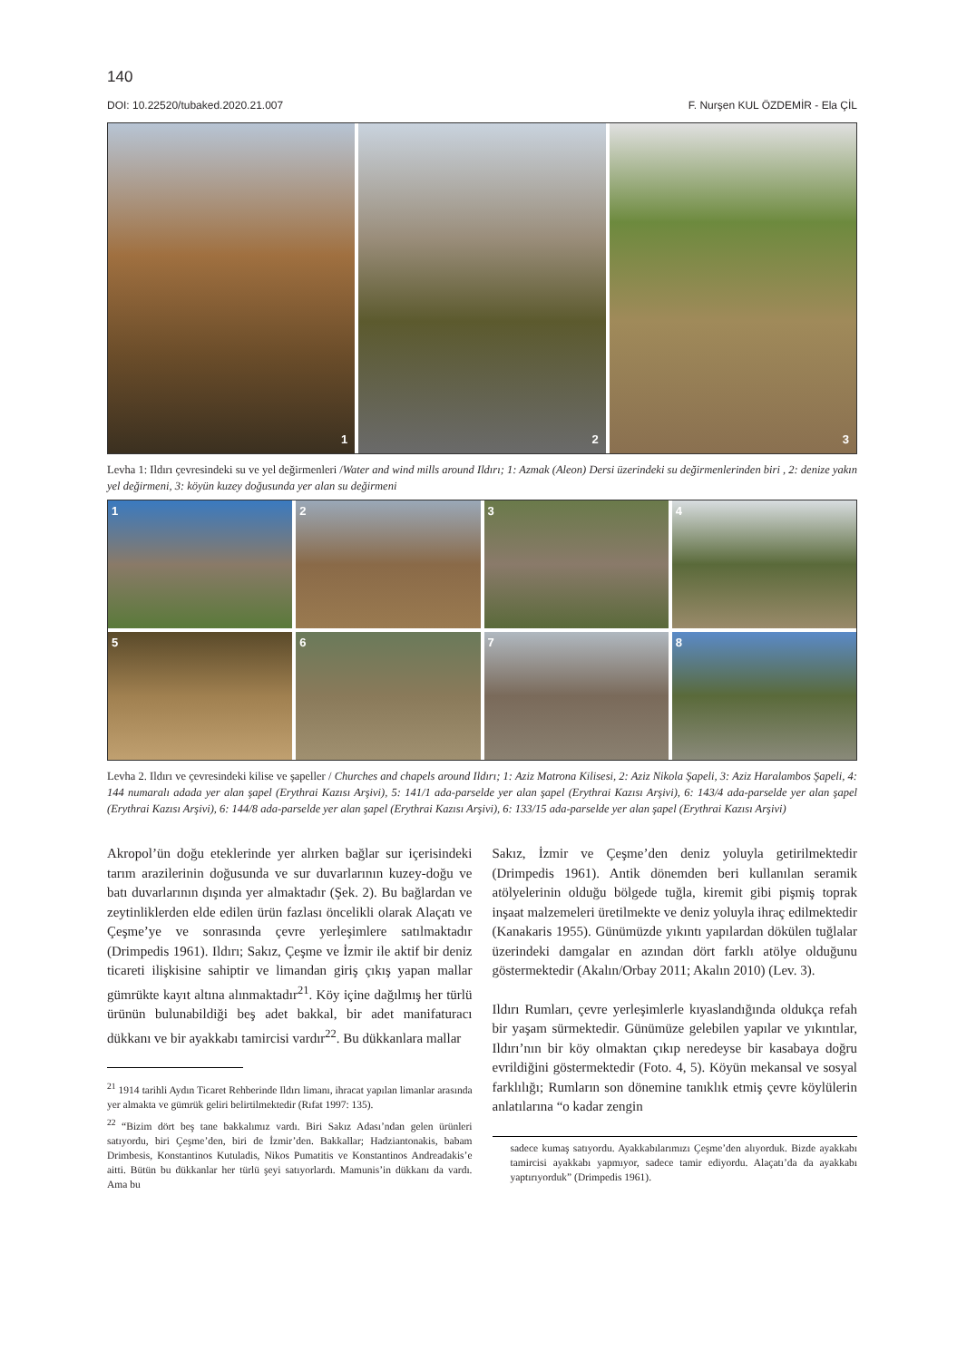140
DOI: 10.22520/tubaked.2020.21.007 F. Nurşen KUL ÖZDEMİR - Ela ÇİL
1
2
3
Levha 1: Ildırı çevresindeki su ve yel değirmenleri /Water and wind mills around Ildırı; 1: Azmak (Aleon) Dersi üzerindeki su değirmenlerinden biri , 2: denize yakın yel değirmeni, 3: köyün kuzey doğusunda yer alan su değirmeni
1 2 3 4 5 6 7 8
Levha 2. Ildırı ve çevresindeki kilise ve şapeller / Churches and chapels around Ildırı; 1: Aziz Matrona Kilisesi, 2: Aziz Nikola Şapeli, 3: Aziz Haralambos Şapeli, 4: 144 numaralı adada yer alan şapel (Erythrai Kazısı Arşivi), 5: 141/1 ada-parselde yer alan şapel (Erythrai Kazısı Arşivi), 6: 143/4 ada-parselde yer alan şapel (Erythrai Kazısı Arşivi), 6: 144/8 ada-parselde yer alan şapel (Erythrai Kazısı Arşivi), 6: 133/15 ada-parselde yer alan şapel (Erythrai Kazısı Arşivi)
Akropol’ün doğu eteklerinde yer alırken bağlar sur içerisindeki tarım arazilerinin doğusunda ve sur duvarlarının kuzey-doğu ve batı duvarlarının dışında yer almaktadır (Şek. 2). Bu bağlardan ve zeytinliklerden elde edilen ürün fazlası öncelikli olarak Alaçatı ve Çeşme’ye ve sonrasında çevre yerleşimlere satılmaktadır (Drimpedis 1961). Ildırı; Sakız, Çeşme ve İzmir ile aktif bir deniz ticareti ilişkisine sahiptir ve limandan giriş çıkış yapan mallar gümrükte kayıt altına alınmaktadır<sup>21</sup>. Köy içine dağılmış her türlü ürünün bulunabildiği beş adet bakkal, bir adet manifaturacı dükkanı ve bir ayakkabı tamircisi vardır<sup>22</sup>. Bu dükkanlara mallar
<sup>21</sup> 1914 tarihli Aydın Ticaret Rehberinde Ildırı limanı, ihracat yapılan limanlar arasında yer almakta ve gümrük geliri belirtilmektedir (Rıfat 1997: 135).
<sup>22</sup> “Bizim dört beş tane bakkalımız vardı. Biri Sakız Adası’ndan gelen ürünleri satıyordu, biri Çeşme’den, biri de İzmir’den. Bakkallar; Hadziantonakis, babam Drimbesis, Konstantinos Kutuladis, Nikos Pumatitis ve Konstantinos Andreadakis’e aitti. Bütün bu dükkanlar her türlü şeyi satıyorlardı. Mamunis’in dükkanı da vardı. Ama bu
Sakız, İzmir ve Çeşme’den deniz yoluyla getirilmektedir (Drimpedis 1961). Antik dönemden beri kullanılan seramik atölyelerinin olduğu bölgede tuğla, kiremit gibi pişmiş toprak inşaat malzemeleri üretilmekte ve deniz yoluyla ihraç edilmektedir (Kanakaris 1955). Günümüzde yıkıntı yapılardan dökülen tuğlalar üzerindeki damgalar en azından dört farklı atölye olduğunu göstermektedir (Akalın/Orbay 2011; Akalın 2010) (Lev. 3).
Ildırı Rumları, çevre yerleşimlerle kıyaslandığında oldukça refah bir yaşam sürmektedir. Günümüze gelebilen yapılar ve yıkıntılar, Ildırı’nın bir köy olmaktan çıkıp neredeyse bir kasabaya doğru evrildiğini göstermektedir (Foto. 4, 5). Köyün mekansal ve sosyal farklılığı; Rumların son dönemine tanıklık etmiş çevre köylülerin anlatılarına “o kadar zengin
sadece kumaş satıyordu. Ayakkabılarımızı Çeşme’den alıyorduk. Bizde ayakkabı tamircisi ayakkabı yapmıyor, sadece tamir ediyordu. Alaçatı’da da ayakkabı yaptırıyorduk” (Drimpedis 1961).